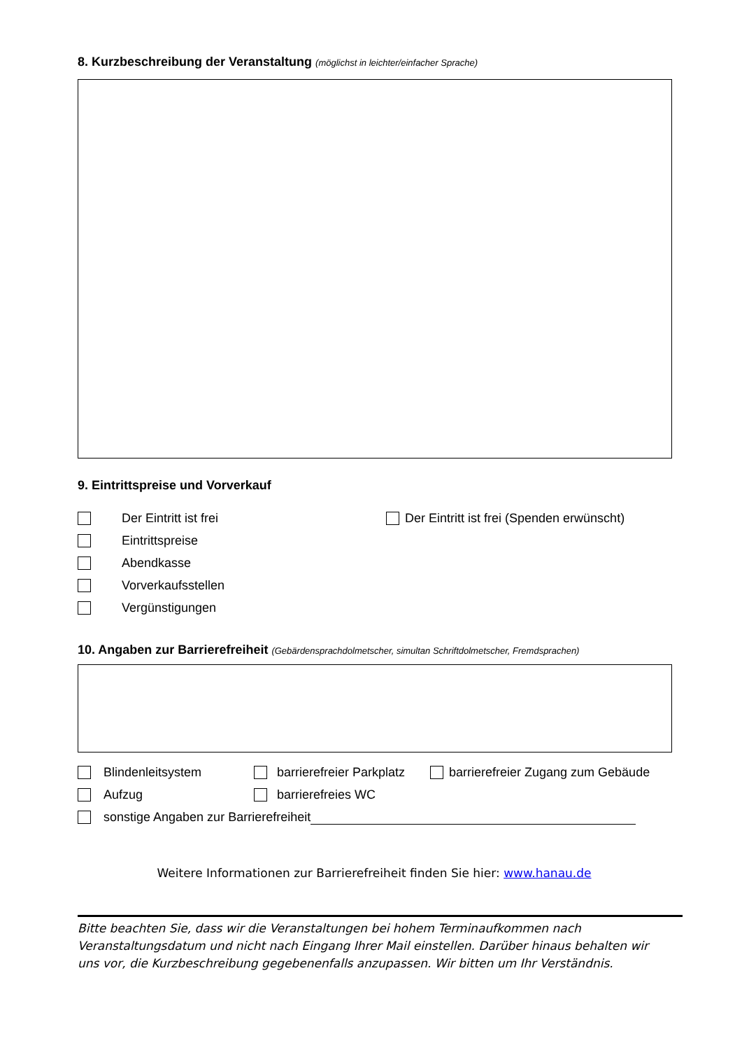8. Kurzbeschreibung der Veranstaltung (möglichst in leichter/einfacher Sprache)
9. Eintrittspreise und Vorverkauf
Der Eintritt ist frei
Der Eintritt ist frei (Spenden erwünscht)
Eintrittspreise
Abendkasse
Vorverkaufsstellen
Vergünstigungen
10. Angaben zur Barrierefreiheit (Gebärdensprachdolmetscher, simultan Schriftdolmetscher, Fremdsprachen)
Blindenleitsystem
barrierefreier Parkplatz
barrierefreier Zugang zum Gebäude
Aufzug barrierefreies WC
sonstige Angaben zur Barrierefreiheit
Weitere Informationen zur Barrierefreiheit finden Sie hier: www.hanau.de
Bitte beachten Sie, dass wir die Veranstaltungen bei hohem Terminaufkommen nach Veranstaltungsdatum und nicht nach Eingang Ihrer Mail einstellen. Darüber hinaus behalten wir uns vor, die Kurzbeschreibung gegebenenfalls anzupassen. Wir bitten um Ihr Verständnis.